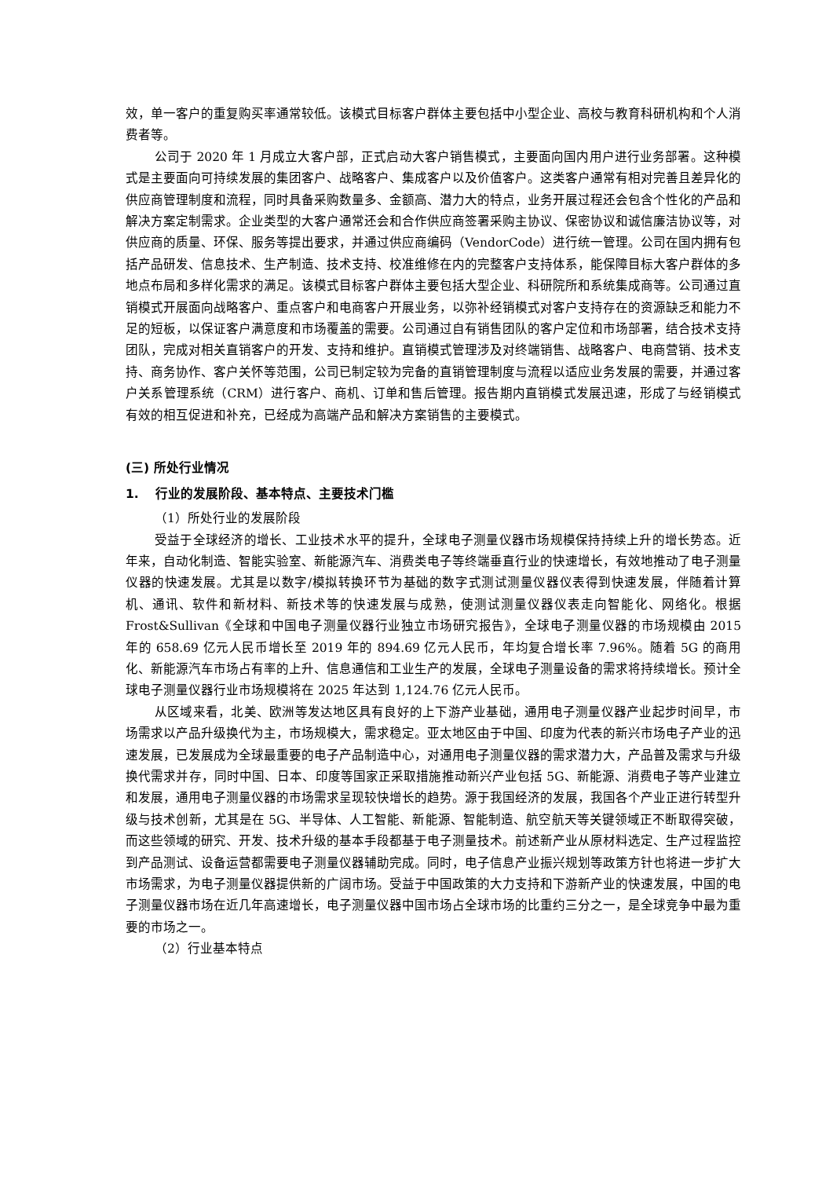效，单一客户的重复购买率通常较低。该模式目标客户群体主要包括中小型企业、高校与教育科研机构和个人消费者等。
公司于 2020 年 1 月成立大客户部，正式启动大客户销售模式，主要面向国内用户进行业务部署。这种模式是主要面向可持续发展的集团客户、战略客户、集成客户以及价值客户。这类客户通常有相对完善且差异化的供应商管理制度和流程，同时具备采购数量多、金额高、潜力大的特点，业务开展过程还会包含个性化的产品和解决方案定制需求。企业类型的大客户通常还会和合作供应商签署采购主协议、保密协议和诚信廉洁协议等，对供应商的质量、环保、服务等提出要求，并通过供应商编码（VendorCode）进行统一管理。公司在国内拥有包括产品研发、信息技术、生产制造、技术支持、校准维修在内的完整客户支持体系，能保障目标大客户群体的多地点布局和多样化需求的满足。该模式目标客户群体主要包括大型企业、科研院所和系统集成商等。公司通过直销模式开展面向战略客户、重点客户和电商客户开展业务，以弥补经销模式对客户支持存在的资源缺乏和能力不足的短板，以保证客户满意度和市场覆盖的需要。公司通过自有销售团队的客户定位和市场部署，结合技术支持团队，完成对相关直销客户的开发、支持和维护。直销模式管理涉及对终端销售、战略客户、电商营销、技术支持、商务协作、客户关怀等范围，公司已制定较为完备的直销管理制度与流程以适应业务发展的需要，并通过客户关系管理系统（CRM）进行客户、商机、订单和售后管理。报告期内直销模式发展迅速，形成了与经销模式有效的相互促进和补充，已经成为高端产品和解决方案销售的主要模式。
(三) 所处行业情况
1. 行业的发展阶段、基本特点、主要技术门槛
（1）所处行业的发展阶段
受益于全球经济的增长、工业技术水平的提升，全球电子测量仪器市场规模保持持续上升的增长势态。近年来，自动化制造、智能实验室、新能源汽车、消费类电子等终端垂直行业的快速增长，有效地推动了电子测量仪器的快速发展。尤其是以数字/模拟转换环节为基础的数字式测试测量仪器仪表得到快速发展，伴随着计算机、通讯、软件和新材料、新技术等的快速发展与成熟，使测试测量仪器仪表走向智能化、网络化。根据 Frost&Sullivan《全球和中国电子测量仪器行业独立市场研究报告》，全球电子测量仪器的市场规模由 2015 年的 658.69 亿元人民币增长至 2019 年的 894.69 亿元人民币，年均复合增长率 7.96%。随着 5G 的商用化、新能源汽车市场占有率的上升、信息通信和工业生产的发展，全球电子测量设备的需求将持续增长。预计全球电子测量仪器行业市场规模将在 2025 年达到 1,124.76 亿元人民币。
从区域来看，北美、欧洲等发达地区具有良好的上下游产业基础，通用电子测量仪器产业起步时间早，市场需求以产品升级换代为主，市场规模大，需求稳定。亚太地区由于中国、印度为代表的新兴市场电子产业的迅速发展，已发展成为全球最重要的电子产品制造中心，对通用电子测量仪器的需求潜力大，产品普及需求与升级换代需求并存，同时中国、日本、印度等国家正采取措施推动新兴产业包括 5G、新能源、消费电子等产业建立和发展，通用电子测量仪器的市场需求呈现较快增长的趋势。源于我国经济的发展，我国各个产业正进行转型升级与技术创新，尤其是在 5G、半导体、人工智能、新能源、智能制造、航空航天等关键领域正不断取得突破，而这些领域的研究、开发、技术升级的基本手段都基于电子测量技术。前述新产业从原材料选定、生产过程监控到产品测试、设备运营都需要电子测量仪器辅助完成。同时，电子信息产业振兴规划等政策方针也将进一步扩大市场需求，为电子测量仪器提供新的广阔市场。受益于中国政策的大力支持和下游新产业的快速发展，中国的电子测量仪器市场在近几年高速增长，电子测量仪器中国市场占全球市场的比重约三分之一，是全球竞争中最为重要的市场之一。
（2）行业基本特点